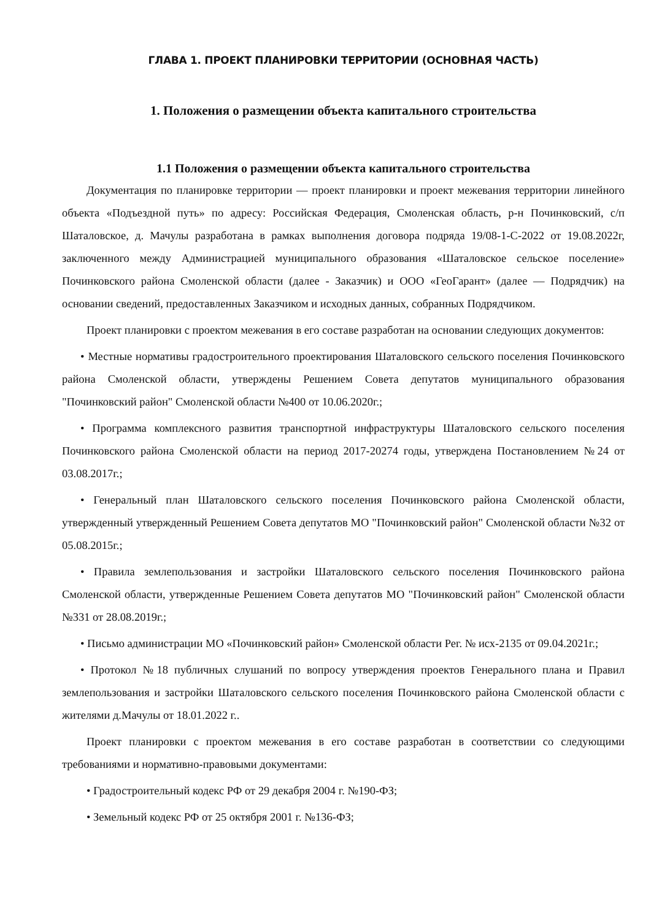ГЛАВА 1. ПРОЕКТ ПЛАНИРОВКИ ТЕРРИТОРИИ (ОСНОВНАЯ ЧАСТЬ)
1. Положения о размещении объекта капитального строительства
1.1 Положения о размещении объекта капитального строительства
Документация по планировке территории — проект планировки и проект межевания территории линейного объекта «Подъездной путь» по адресу: Российская Федерация, Смоленская область, р-н Починковский, с/п Шаталовское, д. Мачулы разработана в рамках выполнения договора подряда 19/08-1-С-2022 от 19.08.2022г, заключенного между Администрацией муниципального образования «Шаталовское сельское поселение» Починковского района Смоленской области (далее - Заказчик) и ООО «ГеоГарант» (далее — Подрядчик) на основании сведений, предоставленных Заказчиком и исходных данных, собранных Подрядчиком.
Проект планировки с проектом межевания в его составе разработан на основании следующих документов:
• Местные нормативы градостроительного проектирования Шаталовского сельского поселения Починковского района Смоленской области, утверждены Решением Совета депутатов муниципального образования "Починковский район" Смоленской области №400 от 10.06.2020г.;
• Программа комплексного развития транспортной инфраструктуры Шаталовского сельского поселения Починковского района Смоленской области на период 2017-20274 годы, утверждена Постановлением №24 от 03.08.2017г.;
• Генеральный план Шаталовского сельского поселения Починковского района Смоленской области, утвержденный утвержденный Решением Совета депутатов МО "Починковский район" Смоленской области №32 от 05.08.2015г.;
• Правила землепользования и застройки Шаталовского сельского поселения Починковского района Смоленской области, утвержденные Решением Совета депутатов МО "Починковский район" Смоленской области №331 от 28.08.2019г.;
• Письмо администрации МО «Починковский район» Смоленской области Рег. № исх-2135 от 09.04.2021г.;
• Протокол №18 публичных слушаний по вопросу утверждения проектов Генерального плана и Правил землепользования и застройки Шаталовского сельского поселения Починковского района Смоленской области с жителями д.Мачулы от 18.01.2022 г..
Проект планировки с проектом межевания в его составе разработан в соответствии со следующими требованиями и нормативно-правовыми документами:
• Градостроительный кодекс РФ от 29 декабря 2004 г. №190-ФЗ;
• Земельный кодекс РФ от 25 октября 2001 г. №136-ФЗ;